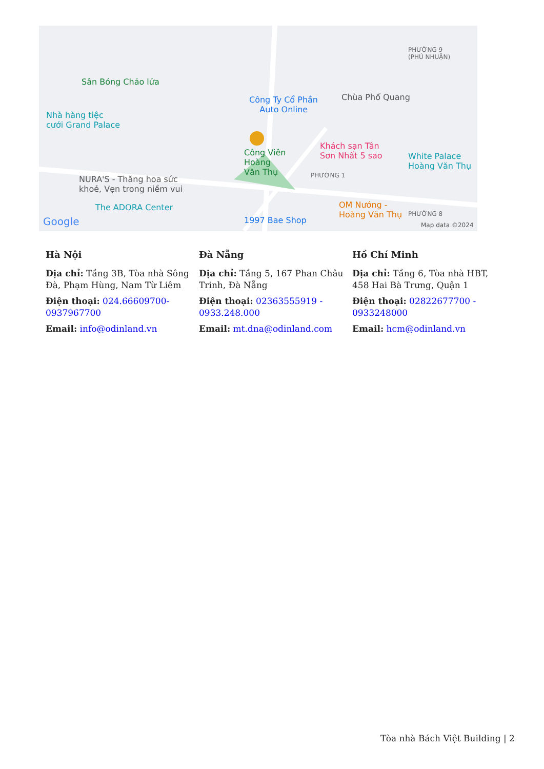Sân Bóng Chảo lửa
Nhà hàng tiệc
cưới Grand Palace
Công Ty Cổ Phần
Auto Online
Chùa Phổ Quang
PHƯỜNG 9
(PHÚ NHUẬN)
Công Viên
Hoàng
Văn Thụ
Khách sạn Tân
Sơn Nhất 5 sao White Palace
Hoàng Văn Thụ
NURA'S - Thăng hoa sức
khoẻ, Vẹn trong niềm vui
PHƯỜNG 1
The ADORA Center
1997 Bae Shop
OM Nướng -
Hoàng Văn Thụ PHƯỜNG 8
Google Map data ©2024
Hà Nội
Địa chỉ: Tầng 3B, Tòa nhà Sông Đà, Phạm Hùng, Nam Từ Liêm
Điện thoại: 024.66609700-0937967700
Email: info@odinland.vn
Đà Nẵng
Địa chỉ: Tầng 5, 167 Phan Châu Trinh, Đà Nẵng
Điện thoại: 02363555919 - 0933.248.000
Email: mt.dna@odinland.com
Hồ Chí Minh
Địa chỉ: Tầng 6, Tòa nhà HBT, 458 Hai Bà Trưng, Quận 1
Điện thoại: 02822677700 - 0933248000
Email: hcm@odinland.vn
Tòa nhà Bách Việt Building | 2